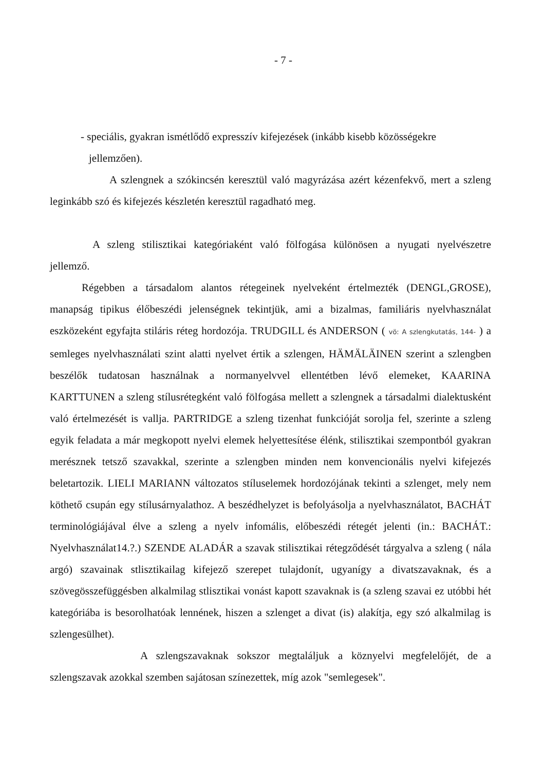- 7 -
- speciális, gyakran ismétlődő expresszív kifejezések (inkább kisebb közösségekre
jellemzően).
A szlengnek a szókincsén keresztül való magyrázása azért kézenfekvő, mert a szleng leginkább szó és kifejezés készletén keresztül ragadható meg.
A szleng stilisztikai kategóriaként való fölfogása különösen a nyugati nyelvészetre jellemző.
Régebben a társadalom alantos rétegeinek nyelveként értelmezték (DENGL,GROSE), manapság tipikus élőbeszédi jelenségnek tekintjük, ami a bizalmas, familiáris nyelvhasználat eszközeként egyfajta stiláris réteg hordozója. TRUDGILL és ANDERSON ( vö: A szlengkutatás, 144- ) a semleges nyelvhasználati szint alatti nyelvet értik a szlengen, HÄMÄLÄINEN szerint a szlengben beszélők tudatosan használnak a normanyelvvel ellentétben lévő elemeket, KAARINA KARTTUNEN a szleng stílusrétegként való fölfogása mellett a szlengnek a társadalmi dialektusként való értelmezését is vallja. PARTRIDGE a szleng tizenhat funkcióját sorolja fel, szerinte a szleng egyik feladata a már megkopott nyelvi elemek helyettesítése élénk, stilisztikai szempontból gyakran merésznek tetsző szavakkal, szerinte a szlengben minden nem konvencionális nyelvi kifejezés beletartozik. LIELI MARIANN változatos stíluselemek hordozójának tekinti a szlenget, mely nem köthető csupán egy stílusárnyalathoz. A beszédhelyzet is befolyásolja a nyelvhasználatot, BACHÁT terminológiájával élve a szleng a nyelv infomális, előbeszédi rétegét jelenti (in.: BACHÁT.: Nyelvhasználat14.?.) SZENDE ALADÁR a szavak stilisztikai rétegződését tárgyalva a szleng ( nála argó) szavainak stlisztikailag kifejező szerepet tulajdonít, ugyanígy a divatszavaknak, és a szövegösszefüggésben alkalmilag stlisztikai vonást kapott szavaknak is (a szleng szavai ez utóbbi hét kategóriába is besorolhatóak lennének, hiszen a szlenget a divat (is) alakítja, egy szó alkalmilag is szlengesülhet).
A szlengszavaknak sokszor megtaláljuk a köznyelvi megfelelőjét, de a szlengszavak azokkal szemben sajátosan színezettek, míg azok "semlegesek".